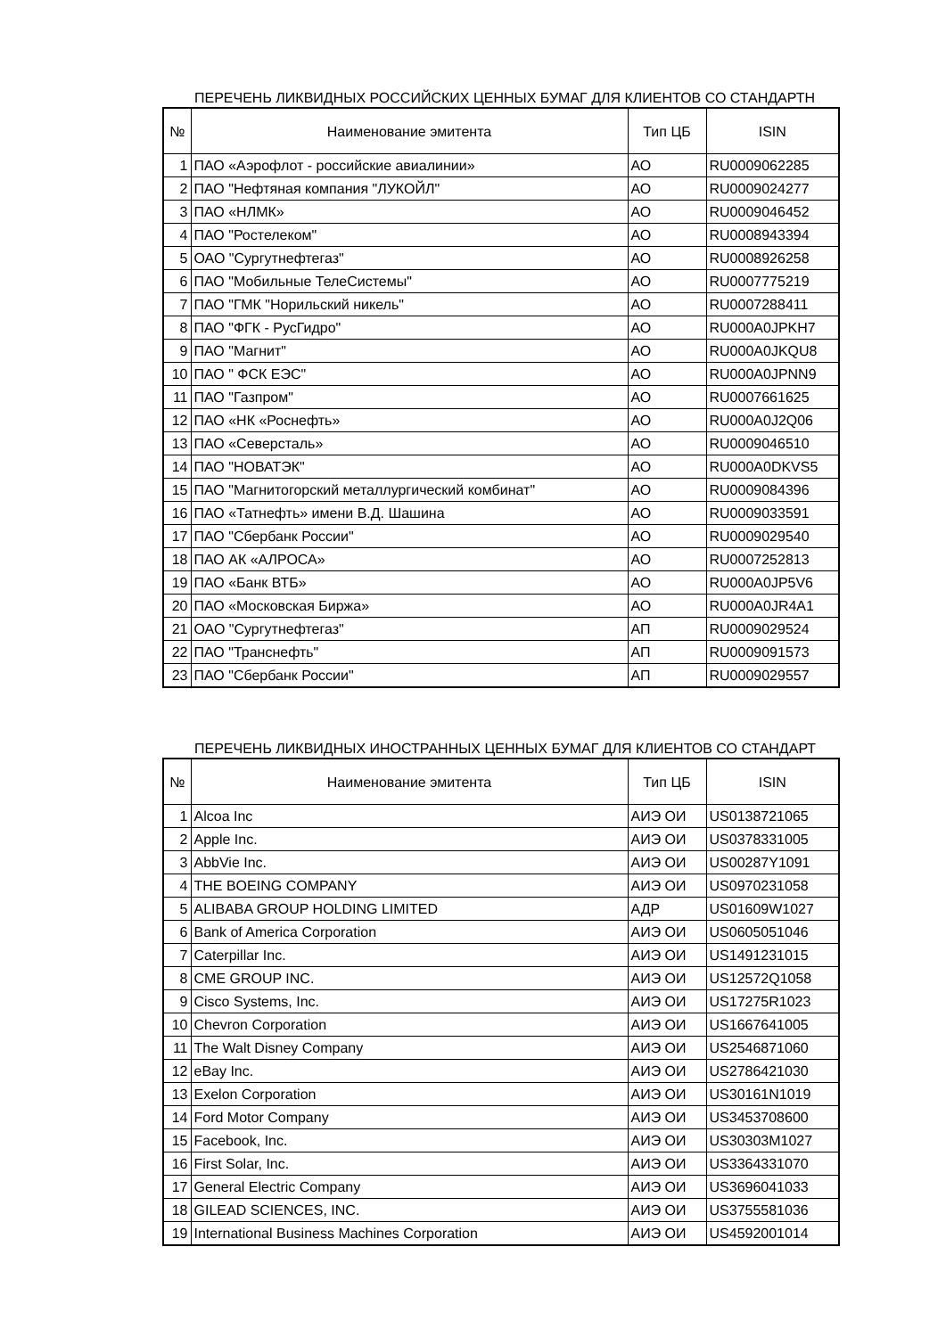ПЕРЕЧЕНЬ ЛИКВИДНЫХ РОССИЙСКИХ ЦЕННЫХ БУМАГ ДЛЯ КЛИЕНТОВ СО СТАНДАРТН
| № | Наименование эмитента | Тип ЦБ | ISIN |
| --- | --- | --- | --- |
| 1 | ПАО «Аэрофлот - российские авиалинии» | АО | RU0009062285 |
| 2 | ПАО "Нефтяная компания "ЛУКОЙЛ" | АО | RU0009024277 |
| 3 | ПАО «НЛМК» | АО | RU0009046452 |
| 4 | ПАО "Ростелеком" | АО | RU0008943394 |
| 5 | ОАО "Сургутнефтегаз" | АО | RU0008926258 |
| 6 | ПАО "Мобильные ТелеСистемы" | АО | RU0007775219 |
| 7 | ПАО "ГМК "Норильский никель" | АО | RU0007288411 |
| 8 | ПАО "ФГК - РусГидро" | АО | RU000A0JPKH7 |
| 9 | ПАО "Магнит" | АО | RU000A0JKQU8 |
| 10 | ПАО " ФСК ЕЭС" | АО | RU000A0JPNN9 |
| 11 | ПАО "Газпром" | АО | RU0007661625 |
| 12 | ПАО «НК «Роснефть» | АО | RU000A0J2Q06 |
| 13 | ПАО «Северсталь» | АО | RU0009046510 |
| 14 | ПАО "НОВАТЭК" | АО | RU000A0DKVS5 |
| 15 | ПАО "Магнитогорский металлургический комбинат" | АО | RU0009084396 |
| 16 | ПАО «Татнефть» имени В.Д. Шашина | АО | RU0009033591 |
| 17 | ПАО "Сбербанк России" | АО | RU0009029540 |
| 18 | ПАО АК «АЛРОСА» | АО | RU0007252813 |
| 19 | ПАО «Банк ВТБ» | АО | RU000A0JP5V6 |
| 20 | ПАО «Московская Биржа» | АО | RU000A0JR4A1 |
| 21 | ОАО "Сургутнефтегаз" | АП | RU0009029524 |
| 22 | ПАО "Транснефть" | АП | RU0009091573 |
| 23 | ПАО "Сбербанк России" | АП | RU0009029557 |
ПЕРЕЧЕНЬ ЛИКВИДНЫХ ИНОСТРАННЫХ ЦЕННЫХ БУМАГ ДЛЯ КЛИЕНТОВ СО СТАНДАРТ
| № | Наименование эмитента | Тип ЦБ | ISIN |
| --- | --- | --- | --- |
| 1 | Alcoa Inc | АИЭ ОИ | US0138721065 |
| 2 | Apple Inc. | АИЭ ОИ | US0378331005 |
| 3 | AbbVie Inc. | АИЭ ОИ | US00287Y1091 |
| 4 | THE BOEING COMPANY | АИЭ ОИ | US0970231058 |
| 5 | ALIBABA GROUP HOLDING LIMITED | АДР | US01609W1027 |
| 6 | Bank of America Corporation | АИЭ ОИ | US0605051046 |
| 7 | Caterpillar Inc. | АИЭ ОИ | US1491231015 |
| 8 | CME GROUP INC. | АИЭ ОИ | US12572Q1058 |
| 9 | Cisco Systems, Inc. | АИЭ ОИ | US17275R1023 |
| 10 | Chevron Corporation | АИЭ ОИ | US1667641005 |
| 11 | The Walt Disney Company | АИЭ ОИ | US2546871060 |
| 12 | eBay Inc. | АИЭ ОИ | US2786421030 |
| 13 | Exelon Corporation | АИЭ ОИ | US30161N1019 |
| 14 | Ford Motor Company | АИЭ ОИ | US3453708600 |
| 15 | Facebook, Inc. | АИЭ ОИ | US30303M1027 |
| 16 | First Solar, Inc. | АИЭ ОИ | US3364331070 |
| 17 | General Electric Company | АИЭ ОИ | US3696041033 |
| 18 | GILEAD SCIENCES, INC. | АИЭ ОИ | US3755581036 |
| 19 | International Business Machines Corporation | АИЭ ОИ | US4592001014 |